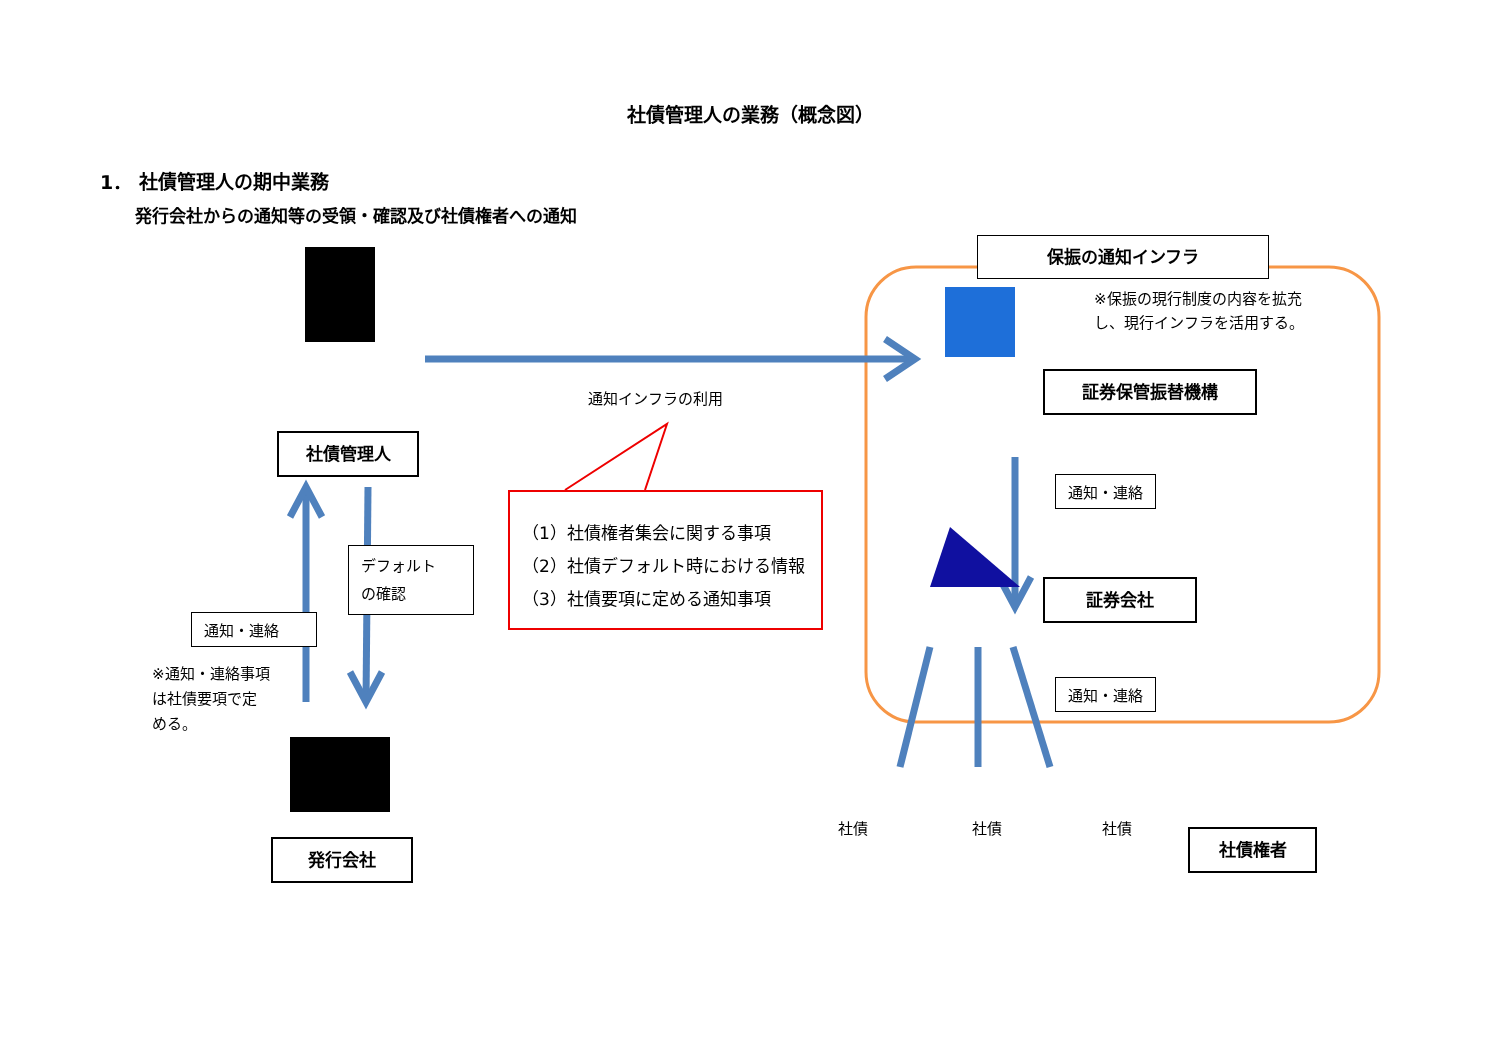社債管理人の業務（概念図）
1． 社債管理人の期中業務
発行会社からの通知等の受領・確認及び社債権者への通知
保振の通知インフラ
※保振の現行制度の内容を拡充
し、現行インフラを活用する。
証券保管振替機構
社債管理人
通知インフラの利用
通知・連絡
（1）社債権者集会に関する事項
（2）社債デフォルト時における情報
（3）社債要項に定める通知事項
デフォルト
の確認
証券会社
通知・連絡
※通知・連絡事項
は社債要項で定
める。
通知・連絡
社債 社債 社債
社債権者
発行会社